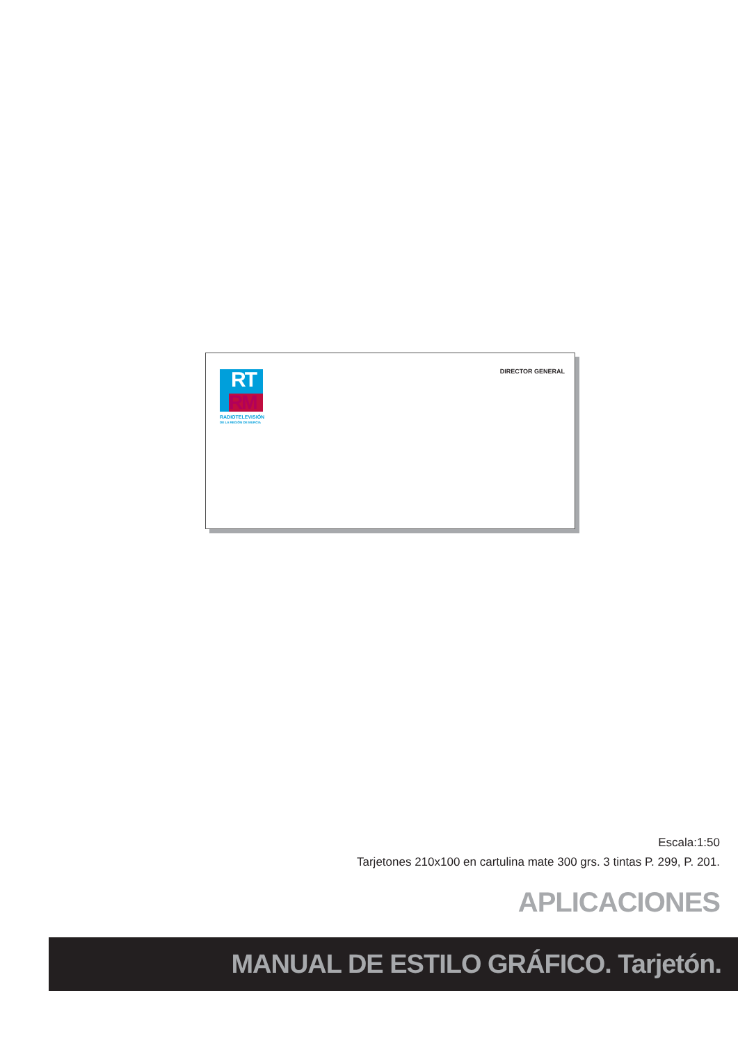RT
RM
RADIOTELEVISIÓN
DE LA REGIÓN DE MURCIA
DIRECTOR GENERAL
Escala:1:50
Tarjetones 210x100 en cartulina mate 300 grs. 3 tintas P. 299, P. 201.
APLICACIONES
MANUAL DE ESTILO GRÁFICO. Tarjetón.